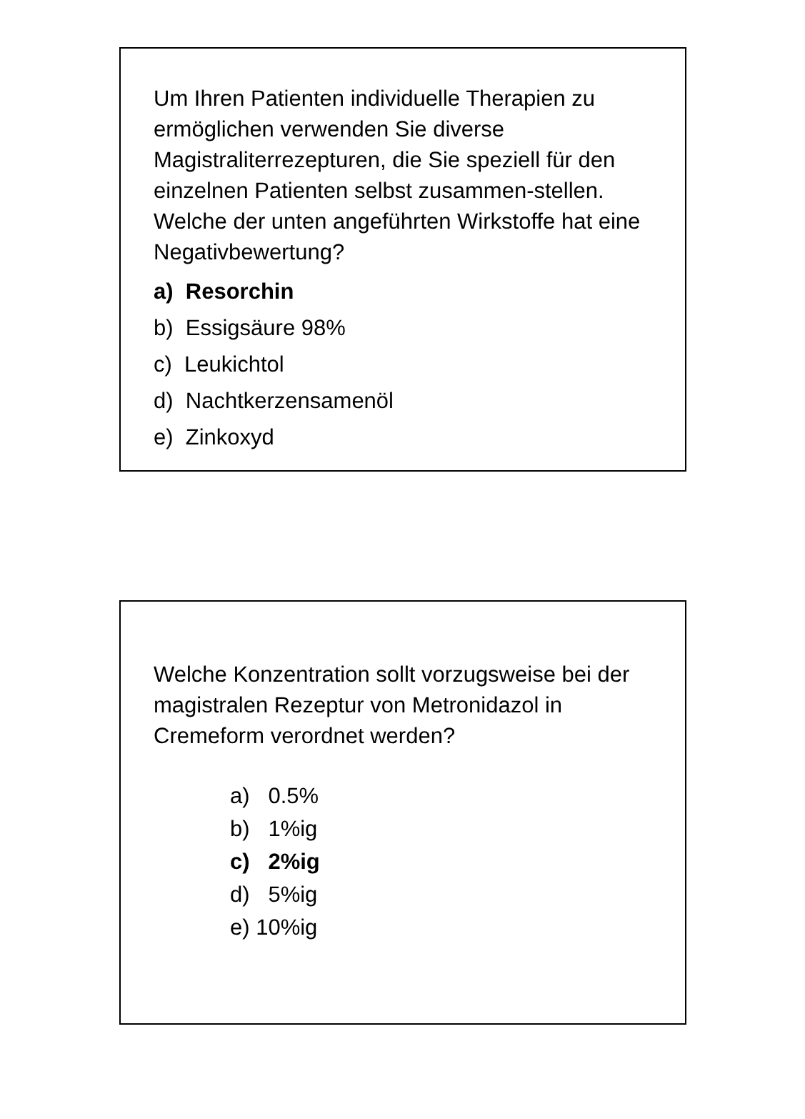Um Ihren Patienten individuelle Therapien zu ermöglichen verwenden Sie diverse Magistraliterrezepturen, die Sie speziell für den einzelnen Patienten selbst zusammen-stellen. Welche der unten angeführten Wirkstoffe hat eine Negativbewertung?
a) Resorchin
b) Essigsäure 98%
c) Leukichtol
d) Nachtkerzensamenöl
e) Zinkoxyd
Welche Konzentration sollt vorzugsweise bei der magistralen Rezeptur von Metronidazol in Cremeform verordnet werden?
a) 0.5%
b) 1%ig
c) 2%ig
d) 5%ig
e) 10%ig